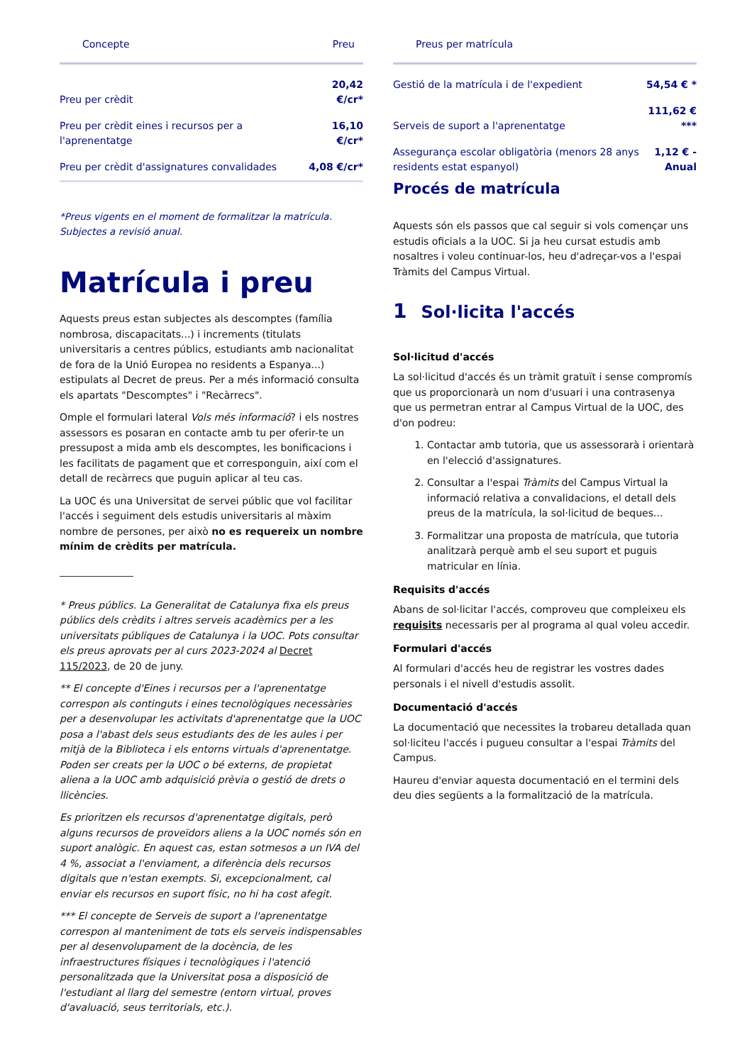| Concepte | Preu |
| --- | --- |
| Preu per crèdit | 20,42 €/cr* |
| Preu per crèdit eines i recursos per a l'aprenentatge | 16,10 €/cr* |
| Preu per crèdit d'assignatures convalidades | 4,08 €/cr* |
*Preus vigents en el moment de formalitzar la matrícula. Subjectes a revisió anual.
Matrícula i preu
Aquests preus estan subjectes als descomptes (família nombrosa, discapacitats...) i increments (titulats universitaris a centres públics, estudiants amb nacionalitat de fora de la Unió Europea no residents a Espanya...) estipulats al Decret de preus. Per a més informació consulta els apartats "Descomptes" i "Recàrrecs".
Omple el formulari lateral Vols més informació? i els nostres assessors es posaran en contacte amb tu per oferir-te un pressupost a mida amb els descomptes, les bonificacions i les facilitats de pagament que et corresponguin, així com el detall de recàrrecs que puguin aplicar al teu cas.
La UOC és una Universitat de servei públic que vol facilitar l'accés i seguiment dels estudis universitaris al màxim nombre de persones, per això no es requereix un nombre mínim de crèdits per matrícula.
* Preus públics. La Generalitat de Catalunya fixa els preus públics dels crèdits i altres serveis acadèmics per a les universitats públiques de Catalunya i la UOC. Pots consultar els preus aprovats per al curs 2023-2024 al Decret 115/2023, de 20 de juny.
** El concepte d'Eines i recursos per a l'aprenentatge correspon als continguts i eines tecnològiques necessàries per a desenvolupar les activitats d'aprenentatge que la UOC posa a l'abast dels seus estudiants des de les aules i per mitjà de la Biblioteca i els entorns virtuals d'aprenentatge. Poden ser creats per la UOC o bé externs, de propietat aliena a la UOC amb adquisició prèvia o gestió de drets o llicències.
Es prioritzen els recursos d'aprenentatge digitals, però alguns recursos de proveïdors aliens a la UOC només són en suport analògic. En aquest cas, estan sotmesos a un IVA del 4 %, associat a l'enviament, a diferència dels recursos digitals que n'estan exempts. Si, excepcionalment, cal enviar els recursos en suport físic, no hi ha cost afegit.
*** El concepte de Serveis de suport a l'aprenentatge correspon al manteniment de tots els serveis indispensables per al desenvolupament de la docència, de les infraestructures físiques i tecnològiques i l'atenció personalitzada que la Universitat posa a disposició de l'estudiant al llarg del semestre (entorn virtual, proves d'avaluació, seus territorials, etc.).
| Preus per matrícula | |
| --- | --- |
| Gestió de la matrícula i de l'expedient | 54,54 € * |
| Serveis de suport a l'aprenentatge | 111,62 € *** |
| Assegurança escolar obligatòria (menors 28 anys residents estat espanyol) | 1,12 € - Anual |
Procés de matrícula
Aquests són els passos que cal seguir si vols començar uns estudis oficials a la UOC. Si ja heu cursat estudis amb nosaltres i voleu continuar-los, heu d'adreçar-vos a l'espai Tràmits del Campus Virtual.
1 Sol·licita l'accés
Sol·licitud d'accés
La sol·licitud d'accés és un tràmit gratuït i sense compromís que us proporcionarà un nom d'usuari i una contrasenya que us permetran entrar al Campus Virtual de la UOC, des d'on podreu:
1. Contactar amb tutoria, que us assessorarà i orientarà en l'elecció d'assignatures.
2. Consultar a l'espai Tràmits del Campus Virtual la informació relativa a convalidacions, el detall dels preus de la matrícula, la sol·licitud de beques...
3. Formalitzar una proposta de matrícula, que tutoria analitzarà perquè amb el seu suport et puguis matricular en línia.
Requisits d'accés
Abans de sol·licitar l'accés, comproveu que compleixeu els requisits necessaris per al programa al qual voleu accedir.
Formulari d'accés
Al formulari d'accés heu de registrar les vostres dades personals i el nivell d'estudis assolit.
Documentació d'accés
La documentació que necessites la trobareu detallada quan sol·liciteu l'accés i pugueu consultar a l'espai Tràmits del Campus.
Haureu d'enviar aquesta documentació en el termini dels deu dies següents a la formalització de la matrícula.